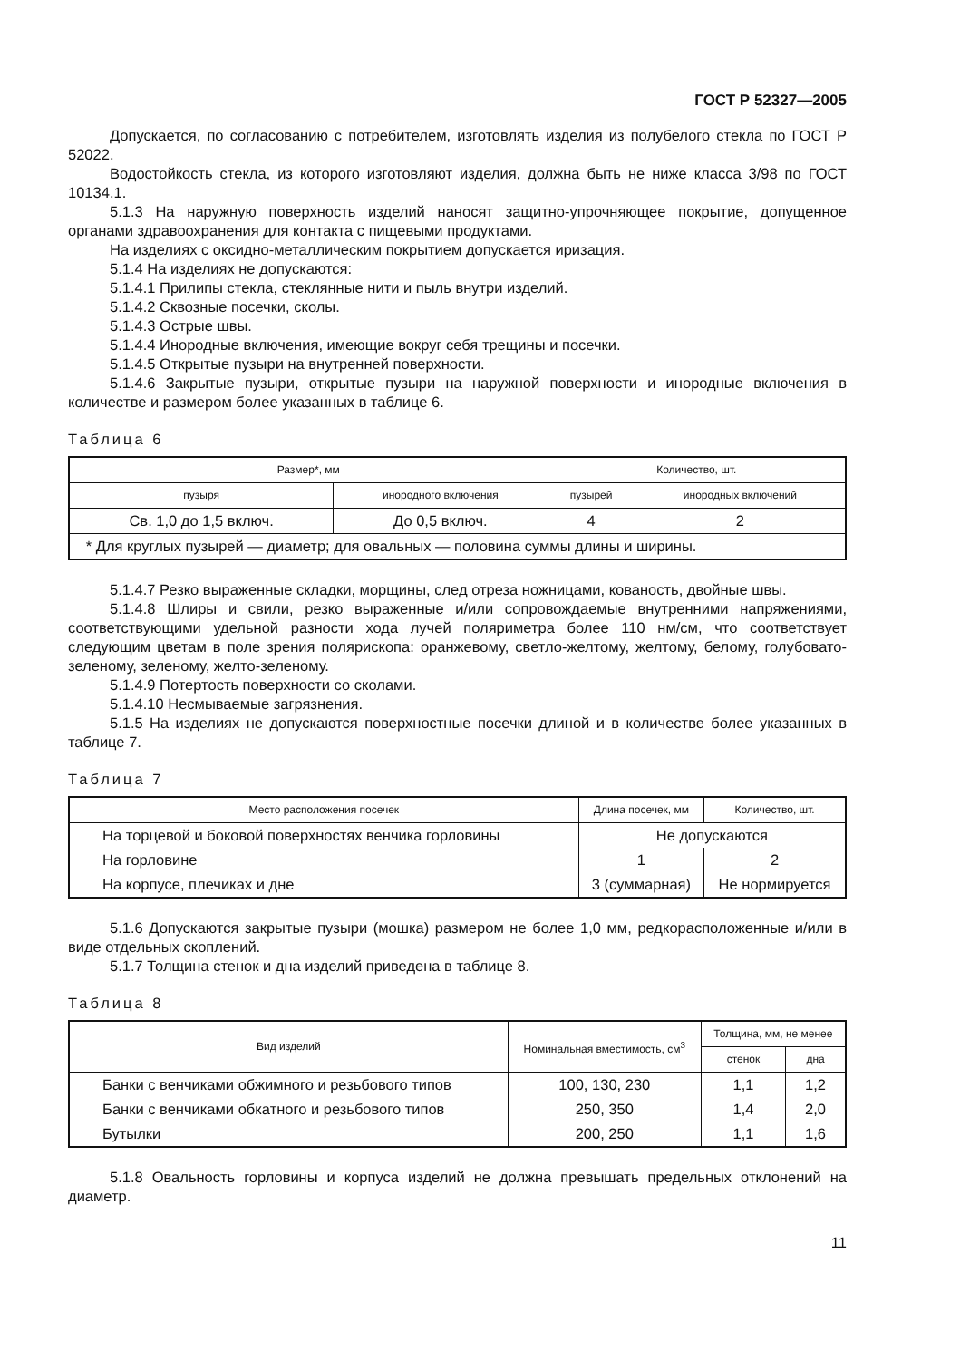ГОСТ Р 52327—2005
Допускается, по согласованию с потребителем, изготовлять изделия из полубелого стекла по ГОСТ Р 52022.
Водостойкость стекла, из которого изготовляют изделия, должна быть не ниже класса 3/98 по ГОСТ 10134.1.
5.1.3 На наружную поверхность изделий наносят защитно-упрочняющее покрытие, допущенное органами здравоохранения для контакта с пищевыми продуктами.
На изделиях с оксидно-металлическим покрытием допускается иризация.
5.1.4 На изделиях не допускаются:
5.1.4.1 Прилипы стекла, стеклянные нити и пыль внутри изделий.
5.1.4.2 Сквозные посечки, сколы.
5.1.4.3 Острые швы.
5.1.4.4 Инородные включения, имеющие вокруг себя трещины и посечки.
5.1.4.5 Открытые пузыри на внутренней поверхности.
5.1.4.6 Закрытые пузыри, открытые пузыри на наружной поверхности и инородные включения в количестве и размером более указанных в таблице 6.
Таблица 6
| Размер*, мм | | Количество, шт. | |
| --- | --- | --- | --- |
| пузыря | инородного включения | пузырей | инородных включений |
| Св. 1,0 до 1,5 включ. | До 0,5 включ. | 4 | 2 |
| * Для круглых пузырей — диаметр; для овальных — половина суммы длины и ширины. | | | |
5.1.4.7 Резко выраженные складки, морщины, след отреза ножницами, кованость, двойные швы.
5.1.4.8 Шлиры и свили, резко выраженные и/или сопровождаемые внутренними напряжениями, соответствующими удельной разности хода лучей поляриметра более 110 нм/см, что соответствует следующим цветам в поле зрения полярископа: оранжевому, светло-желтому, желтому, белому, голубовато-зеленому, зеленому, желто-зеленому.
5.1.4.9 Потертость поверхности со сколами.
5.1.4.10 Несмываемые загрязнения.
5.1.5 На изделиях не допускаются поверхностные посечки длиной и в количестве более указанных в таблице 7.
Таблица 7
| Место расположения посечек | Длина посечек, мм | Количество, шт. |
| --- | --- | --- |
| На торцевой и боковой поверхностях венчика горловины | Не допускаются | |
| На горловине | 1 | 2 |
| На корпусе, плечиках и дне | 3 (суммарная) | Не нормируется |
5.1.6 Допускаются закрытые пузыри (мошка) размером не более 1,0 мм, редкорасположенные и/или в виде отдельных скоплений.
5.1.7 Толщина стенок и дна изделий приведена в таблице 8.
Таблица 8
| Вид изделий | Номинальная вместимость, см<sup>3</sup> | Толщина, мм, не менее | |
| --- | --- | --- | --- |
| | | стенок | дна |
| Банки с венчиками обжимного и резьбового типов | 100, 130, 230 | 1,1 | 1,2 |
| Банки с венчиками обкатного и резьбового типов | 250, 350 | 1,4 | 2,0 |
| Бутылки | 200, 250 | 1,1 | 1,6 |
5.1.8 Овальность горловины и корпуса изделий не должна превышать предельных отклонений на диаметр.
11